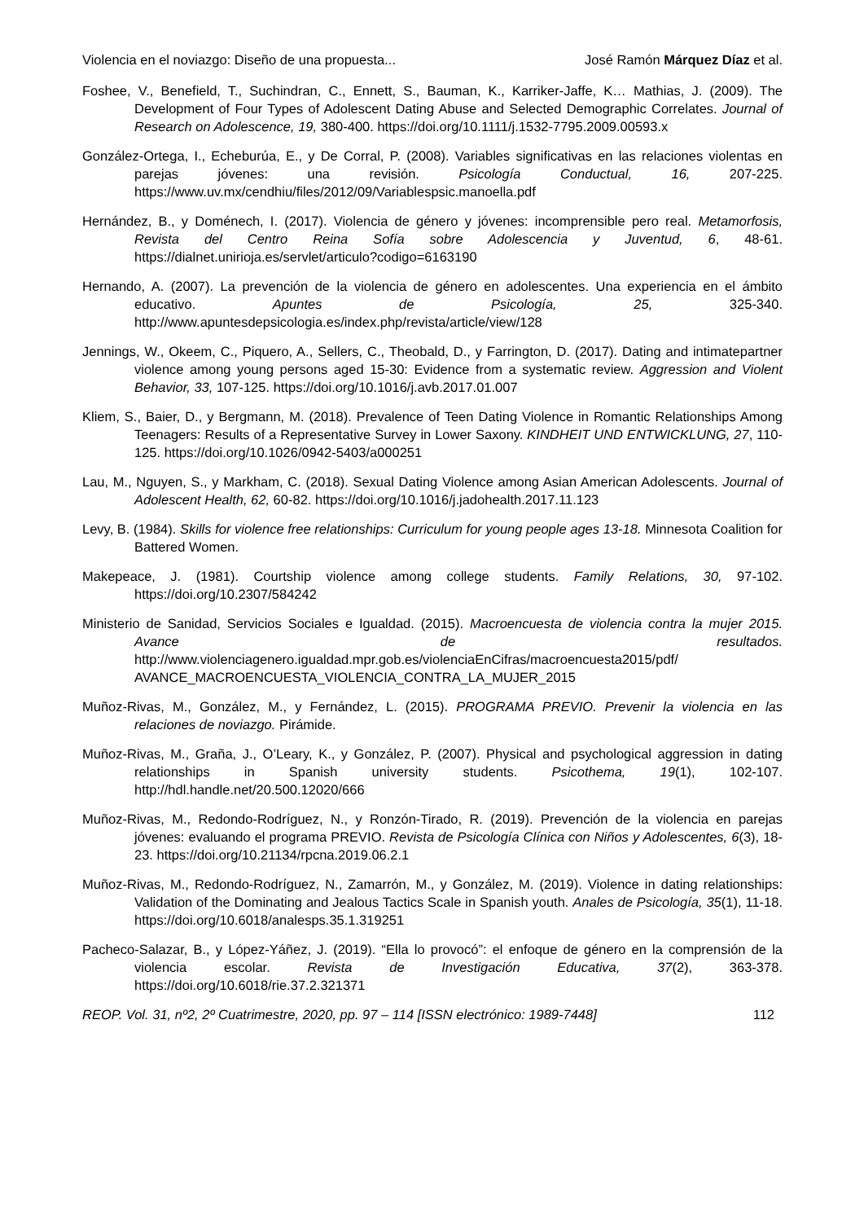Violencia en el noviazgo: Diseño de una propuesta... José Ramón Márquez Díaz et al.
Foshee, V., Benefield, T., Suchindran, C., Ennett, S., Bauman, K., Karriker-Jaffe, K… Mathias, J. (2009). The Development of Four Types of Adolescent Dating Abuse and Selected Demographic Correlates. Journal of Research on Adolescence, 19, 380-400. https://doi.org/10.1111/j.1532-7795.2009.00593.x
González-Ortega, I., Echeburúa, E., y De Corral, P. (2008). Variables significativas en las relaciones violentas en parejas jóvenes: una revisión. Psicología Conductual, 16, 207-225. https://www.uv.mx/cendhiu/files/2012/09/Variablespsic.manoella.pdf
Hernández, B., y Doménech, I. (2017). Violencia de género y jóvenes: incomprensible pero real. Metamorfosis, Revista del Centro Reina Sofía sobre Adolescencia y Juventud, 6, 48-61. https://dialnet.unirioja.es/servlet/articulo?codigo=6163190
Hernando, A. (2007). La prevención de la violencia de género en adolescentes. Una experiencia en el ámbito educativo. Apuntes de Psicología, 25, 325-340. http://www.apuntesdepsicologia.es/index.php/revista/article/view/128
Jennings, W., Okeem, C., Piquero, A., Sellers, C., Theobald, D., y Farrington, D. (2017). Dating and intimatepartner violence among young persons aged 15-30: Evidence from a systematic review. Aggression and Violent Behavior, 33, 107-125. https://doi.org/10.1016/j.avb.2017.01.007
Kliem, S., Baier, D., y Bergmann, M. (2018). Prevalence of Teen Dating Violence in Romantic Relationships Among Teenagers: Results of a Representative Survey in Lower Saxony. KINDHEIT UND ENTWICKLUNG, 27, 110-125. https://doi.org/10.1026/0942-5403/a000251
Lau, M., Nguyen, S., y Markham, C. (2018). Sexual Dating Violence among Asian American Adolescents. Journal of Adolescent Health, 62, 60-82. https://doi.org/10.1016/j.jadohealth.2017.11.123
Levy, B. (1984). Skills for violence free relationships: Curriculum for young people ages 13-18. Minnesota Coalition for Battered Women.
Makepeace, J. (1981). Courtship violence among college students. Family Relations, 30, 97-102. https://doi.org/10.2307/584242
Ministerio de Sanidad, Servicios Sociales e Igualdad. (2015). Macroencuesta de violencia contra la mujer 2015. Avance de resultados. http://www.violenciagenero.igualdad.mpr.gob.es/violenciaEnCifras/macroencuesta2015/pdf/ AVANCE_MACROENCUESTA_VIOLENCIA_CONTRA_LA_MUJER_2015
Muñoz-Rivas, M., González, M., y Fernández, L. (2015). PROGRAMA PREVIO. Prevenir la violencia en las relaciones de noviazgo. Pirámide.
Muñoz-Rivas, M., Graña, J., O’Leary, K., y González, P. (2007). Physical and psychological aggression in dating relationships in Spanish university students. Psicothema, 19(1), 102-107. http://hdl.handle.net/20.500.12020/666
Muñoz-Rivas, M., Redondo-Rodríguez, N., y Ronzón-Tirado, R. (2019). Prevención de la violencia en parejas jóvenes: evaluando el programa PREVIO. Revista de Psicología Clínica con Niños y Adolescentes, 6(3), 18-23. https://doi.org/10.21134/rpcna.2019.06.2.1
Muñoz-Rivas, M., Redondo-Rodríguez, N., Zamarrón, M., y González, M. (2019). Violence in dating relationships: Validation of the Dominating and Jealous Tactics Scale in Spanish youth. Anales de Psicología, 35(1), 11-18. https://doi.org/10.6018/analesps.35.1.319251
Pacheco-Salazar, B., y López-Yáñez, J. (2019). “Ella lo provocó”: el enfoque de género en la comprensión de la violencia escolar. Revista de Investigación Educativa, 37(2), 363-378. https://doi.org/10.6018/rie.37.2.321371
REOP. Vol. 31, nº2, 2º Cuatrimestre, 2020, pp. 97 – 114 [ISSN electrónico: 1989-7448] 112